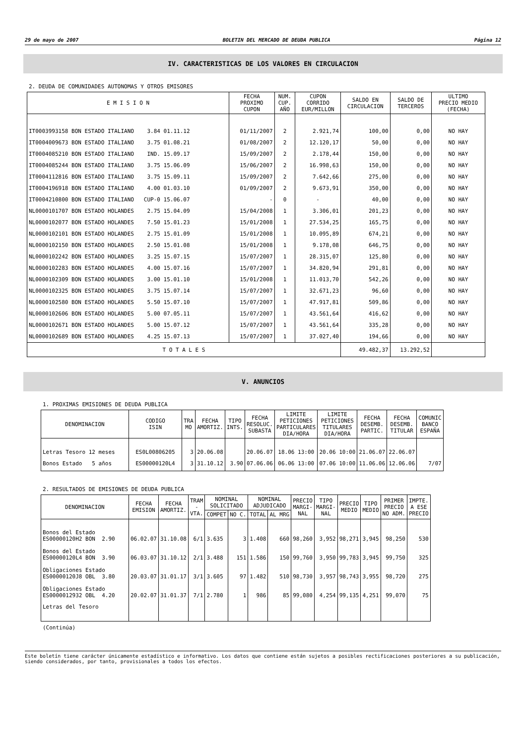29 de mayo de 2007 BOLETIN DEL MERCADO DE DEUDA PUBLICA Página 12
IV. CARACTERISTICAS DE LOS VALORES EN CIRCULACION
2. DEUDA DE COMUNIDADES AUTONOMAS Y OTROS EMISORES
| E M I S I O N | FECHA PROXIMO CUPON | NUM. CUP. AÑO | CUPON CORRIDO EUR/MILLON | SALDO EN CIRCULACION | SALDO DE TERCEROS | ULTIMO PRECIO MEDIO (FECHA) |
| --- | --- | --- | --- | --- | --- | --- |
| IT0003993158 BON ESTADO ITALIANO 3.84 01.11.12 | 01/11/2007 | 2 | 2.921,74 | 100,00 | 0,00 | NO HAY |
| IT0004009673 BON ESTADO ITALIANO 3.75 01.08.21 | 01/08/2007 | 2 | 12.120,17 | 50,00 | 0,00 | NO HAY |
| IT0004085210 BON ESTADO ITALIANO IND. 15.09.17 | 15/09/2007 | 2 | 2.178,44 | 150,00 | 0,00 | NO HAY |
| IT0004085244 BON ESTADO ITALIANO 3.75 15.06.09 | 15/06/2007 | 2 | 16.998,63 | 150,00 | 0,00 | NO HAY |
| IT0004112816 BON ESTADO ITALIANO 3.75 15.09.11 | 15/09/2007 | 2 | 7.642,66 | 275,00 | 0,00 | NO HAY |
| IT0004196918 BON ESTADO ITALIANO 4.00 01.03.10 | 01/09/2007 | 2 | 9.673,91 | 350,00 | 0,00 | NO HAY |
| IT0004210800 BON ESTADO ITALIANO CUP-0 15.06.07 | - | 0 | - | 40,00 | 0,00 | NO HAY |
| NL0000101707 BON ESTADO HOLANDES 2.75 15.04.09 | 15/04/2008 | 1 | 3.306,01 | 201,23 | 0,00 | NO HAY |
| NL0000102077 BON ESTADO HOLANDES 7.50 15.01.23 | 15/01/2008 | 1 | 27.534,25 | 165,75 | 0,00 | NO HAY |
| NL0000102101 BON ESTADO HOLANDES 2.75 15.01.09 | 15/01/2008 | 1 | 10.095,89 | 674,21 | 0,00 | NO HAY |
| NL0000102150 BON ESTADO HOLANDES 2.50 15.01.08 | 15/01/2008 | 1 | 9.178,08 | 646,75 | 0,00 | NO HAY |
| NL0000102242 BON ESTADO HOLANDES 3.25 15.07.15 | 15/07/2007 | 1 | 28.315,07 | 125,80 | 0,00 | NO HAY |
| NL0000102283 BON ESTADO HOLANDES 4.00 15.07.16 | 15/07/2007 | 1 | 34.820,94 | 291,81 | 0,00 | NO HAY |
| NL0000102309 BON ESTADO HOLANDES 3.00 15.01.10 | 15/01/2008 | 1 | 11.013,70 | 542,26 | 0,00 | NO HAY |
| NL0000102325 BON ESTADO HOLANDES 3.75 15.07.14 | 15/07/2007 | 1 | 32.671,23 | 96,60 | 0,00 | NO HAY |
| NL0000102580 BON ESTADO HOLANDES 5.50 15.07.10 | 15/07/2007 | 1 | 47.917,81 | 509,86 | 0,00 | NO HAY |
| NL0000102606 BON ESTADO HOLANDES 5.00 07.05.11 | 15/07/2007 | 1 | 43.561,64 | 416,62 | 0,00 | NO HAY |
| NL0000102671 BON ESTADO HOLANDES 5.00 15.07.12 | 15/07/2007 | 1 | 43.561,64 | 335,28 | 0,00 | NO HAY |
| NL0000102689 BON ESTADO HOLANDES 4.25 15.07.13 | 15/07/2007 | 1 | 37.027,40 | 194,66 | 0,00 | NO HAY |
| T O T A L E S | | | | 49.482,37 | 13.292,52 | |
V. ANUNCIOS
1. PROXIMAS EMISIONES DE DEUDA PUBLICA
| DENOMINACION | CODIGO ISIN | TRA MO | FECHA AMORTIZ. | TIPO INTS. | FECHA RESOLUC. SUBASTA | LIMITE PETICIONES PARTICULARES DIA/HORA | LIMITE PETICIONES TITULARES DIA/HORA | FECHA DESEMB. PARTIC. | FECHA DESEMB. TITULAR | COMUNIC BANCO ESPAÑA |
| --- | --- | --- | --- | --- | --- | --- | --- | --- | --- | --- |
| Letras Tesoro 12 meses | ES0L00806205 | 3 | 20.06.08 | | 20.06.07 | 18.06 13:00 | 20.06 10:00 | 21.06.07 | 22.06.07 | |
| Bonos Estado 5 años | ES00000120L4 | 3 | 31.10.12 | 3.90 | 07.06.06 | 06.06 13:00 | 07.06 10:00 | 11.06.06 | 12.06.06 | 7/07 |
2. RESULTADOS DE EMISIONES DE DEUDA PUBLICA
| DENOMINACION | FECHA EMISION | FECHA AMORTIZ. | TRAM - VTA. | NOMINAL SOLICITADO | | NOMINAL ADJUDICADO | | PRECIO MARGI- NAL | TIPO MARGI- NAL | PRECIO MEDIO | TIPO MEDIO | PRIMER PRECIO NO ADM. | IMPTE. A ESE PRECIO |
| --- | --- | --- | --- | --- | --- | --- | --- | --- | --- | --- | --- | --- | --- |
| | | | | COMPET | NO C. | TOTAL | AL MRG | | | | | | |
| Bonos del Estado ES00000120H2 BON 2.90 | 06.02.07 | 31.10.08 | 6/1 | 3.635 | 3 | 1.408 | 660 | 98,260 | 3,952 | 98,271 | 3,945 | 98,250 | 530 |
| Bonos del Estado ES00000120L4 BON 3.90 | 06.03.07 | 31.10.12 | 2/1 | 3.488 | 151 | 1.586 | 150 | 99,760 | 3,950 | 99,783 | 3,945 | 99,750 | 325 |
| Obligaciones Estado ES00000120J8 OBL 3.80 | 20.03.07 | 31.01.17 | 3/1 | 3.605 | 97 | 1.482 | 510 | 98,730 | 3,957 | 98,743 | 3,955 | 98,720 | 275 |
| Obligaciones Estado ES0000012932 OBL 4.20 | 20.02.07 | 31.01.37 | 7/1 | 2.780 | 1 | 986 | 85 | 99,080 | 4,254 | 99,135 | 4,251 | 99,070 | 75 |
| Letras del Tesoro | | | | | | | | | | | | | |
(Continúa)
Este boletín tiene carácter únicamente estadístico e informativo. Los datos que contiene están sujetos a posibles rectificaciones posteriores a su publicación, siendo considerados, por tanto, provisionales a todos los efectos.